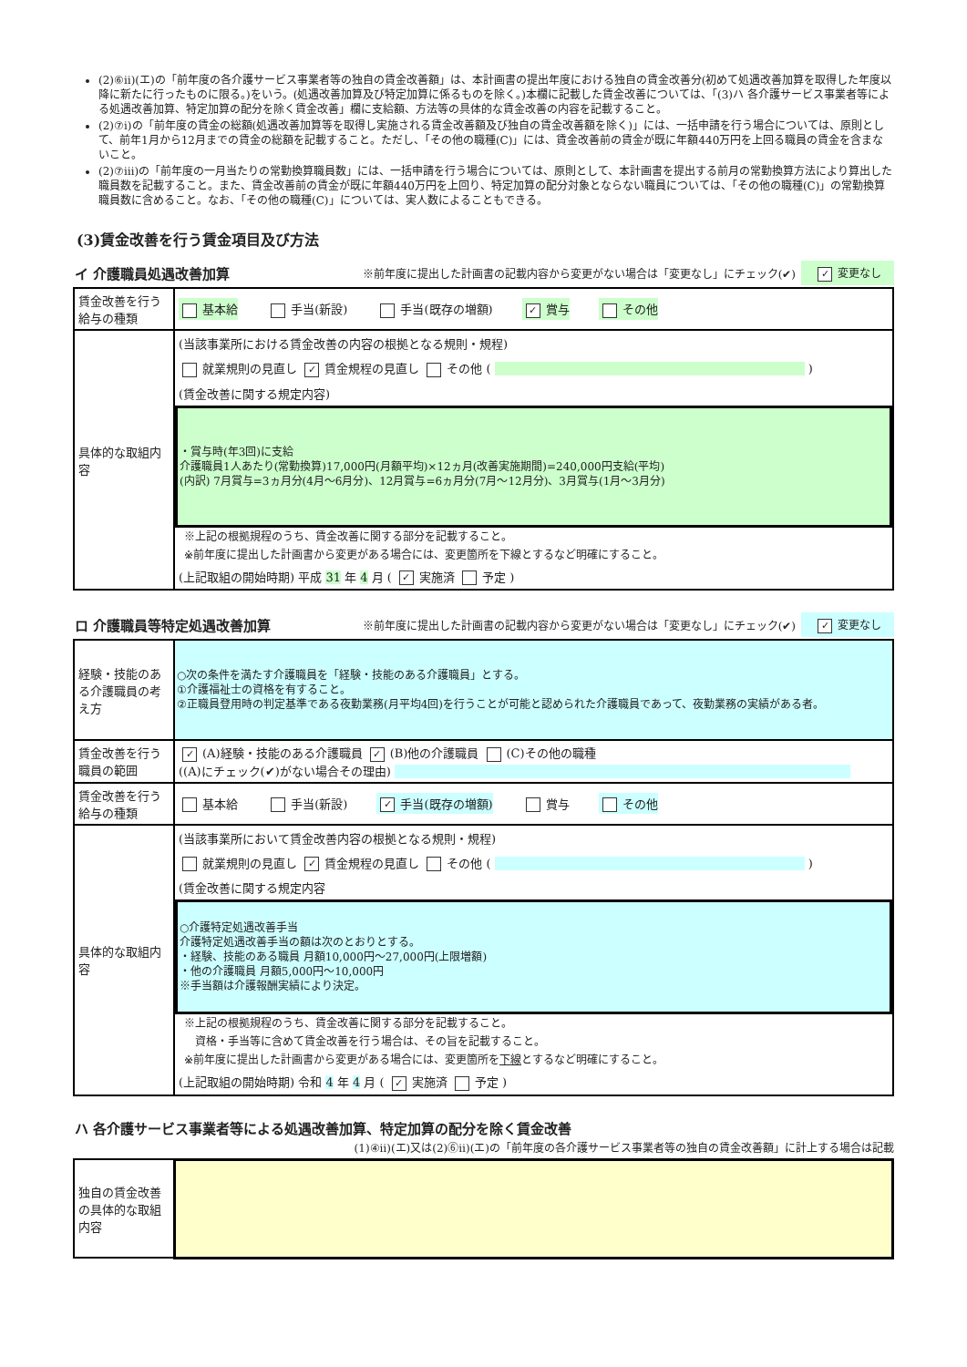(2)⑥ⅱ)(エ)の「前年度の各介護サービス事業者等の独自の賃金改善額」は、本計画書の提出年度における独自の賃金改善分(初めて処遇改善加算を取得した年度以降に新たに行ったものに限る。)をいう。(処遇改善加算及び特定加算に係るものを除く。)本欄に記載した賃金改善については、「(3)ハ 各介護サービス事業者等による処遇改善加算、特定加算の配分を除く賃金改善」欄に支給額、方法等の具体的な賃金改善の内容を記載すること。
(2)⑦ⅰ)の「前年度の賃金の総額(処遇改善加算等を取得し実施される賃金改善額及び独自の賃金改善額を除く)」には、一括申請を行う場合については、原則として、前年1月から12月までの賃金の総額を記載すること。ただし、「その他の職種(C)」には、賃金改善前の賃金が既に年額440万円を上回る職員の賃金を含まないこと。
(2)⑦ⅲ)の「前年度の一月当たりの常勤換算職員数」には、一括申請を行う場合については、原則として、本計画書を提出する前月の常勤換算方法により算出した職員数を記載すること。また、賃金改善前の賃金が既に年額440万円を上回り、特定加算の配分対象とならない職員については、「その他の職種(C)」の常勤換算職員数に含めること。なお、「その他の職種(C)」については、実人数によることもできる。
(3)賃金改善を行う賃金項目及び方法
イ 介護職員処遇改善加算 ※前年度に提出した計画書の記載内容から変更がない場合は「変更なし」にチェック(✔) ✓ 変更なし
| 賃金改善を行う給与の種類 | 基本給 手当(新設) 手当(既存の増額) ✓ 賞与 その他 |
| 具体的な取組内容 | (当該事業所における賃金改善の内容の根拠となる規則・規程) 就業規則の見直し ✓ 賃金規程の見直し その他 ( ) (賃金改善に関する規定内容) ・賞与時(年3回)に支給 介護職員1人あたり(常勤換算)17,000円(月額平均)×12ヵ月(改善実施期間)=240,000円支給(平均) (内訳) 7月賞与=3ヵ月分(4月～6月分)、12月賞与=6ヵ月分(7月～12月分)、3月賞与(1月～3月分) ※上記の根拠規程のうち、賃金改善に関する部分を記載すること。 ※前年度に提出した計画書から変更がある場合には、変更箇所を下線とするなど明確にすること。 (上記取組の開始時期) 平成 31 年 4 月 ( ✓ 実施済 予定 ) |
ロ 介護職員等特定処遇改善加算 ※前年度に提出した計画書の記載内容から変更がない場合は「変更なし」にチェック(✔) ✓ 変更なし
| 経験・技能のある介護職員の考え方 | ○次の条件を満たす介護職員を「経験・技能のある介護職員」とする。 ①介護福祉士の資格を有すること。 ②正職員登用時の判定基準である夜勤業務(月平均4回)を行うことが可能と認められた介護職員であって、夜勤業務の実績がある者。 |
| 賃金改善を行う職員の範囲 | ✓ (A)経験・技能のある介護職員 ✓ (B)他の介護職員 (C)その他の職種 ((A)にチェック(✔)がない場合その理由) |
| 賃金改善を行う給与の種類 | 基本給 手当(新設) ✓ 手当(既存の増額) 賞与 その他 |
| 具体的な取組内容 | (当該事業所において賃金改善内容の根拠となる規則・規程) 就業規則の見直し ✓ 賃金規程の見直し その他 ( ) (賃金改善に関する規定内容 ○介護特定処遇改善手当 介護特定処遇改善手当の額は次のとおりとする。 ・経験、技能のある職員 月額10,000円～27,000円(上限増額) ・他の介護職員 月額5,000円～10,000円 ※手当額は介護報酬実績により決定。 ※上記の根拠規程のうち、賃金改善に関する部分を記載すること。 資格・手当等に含めて賃金改善を行う場合は、その旨を記載すること。 ※前年度に提出した計画書から変更がある場合には、変更箇所を 下線 とするなど明確にすること。 (上記取組の開始時期) 令和 4 年 4 月 ( ✓ 実施済 予定 ) |
ハ 各介護サービス事業者等による処遇改善加算、特定加算の配分を除く賃金改善
(1)④ⅱ)(エ)又は(2)⑥ⅱ)(エ)の「前年度の各介護サービス事業者等の独自の賃金改善額」に計上する場合は記載
| 独自の賃金改善の具体的な取組内容 | |